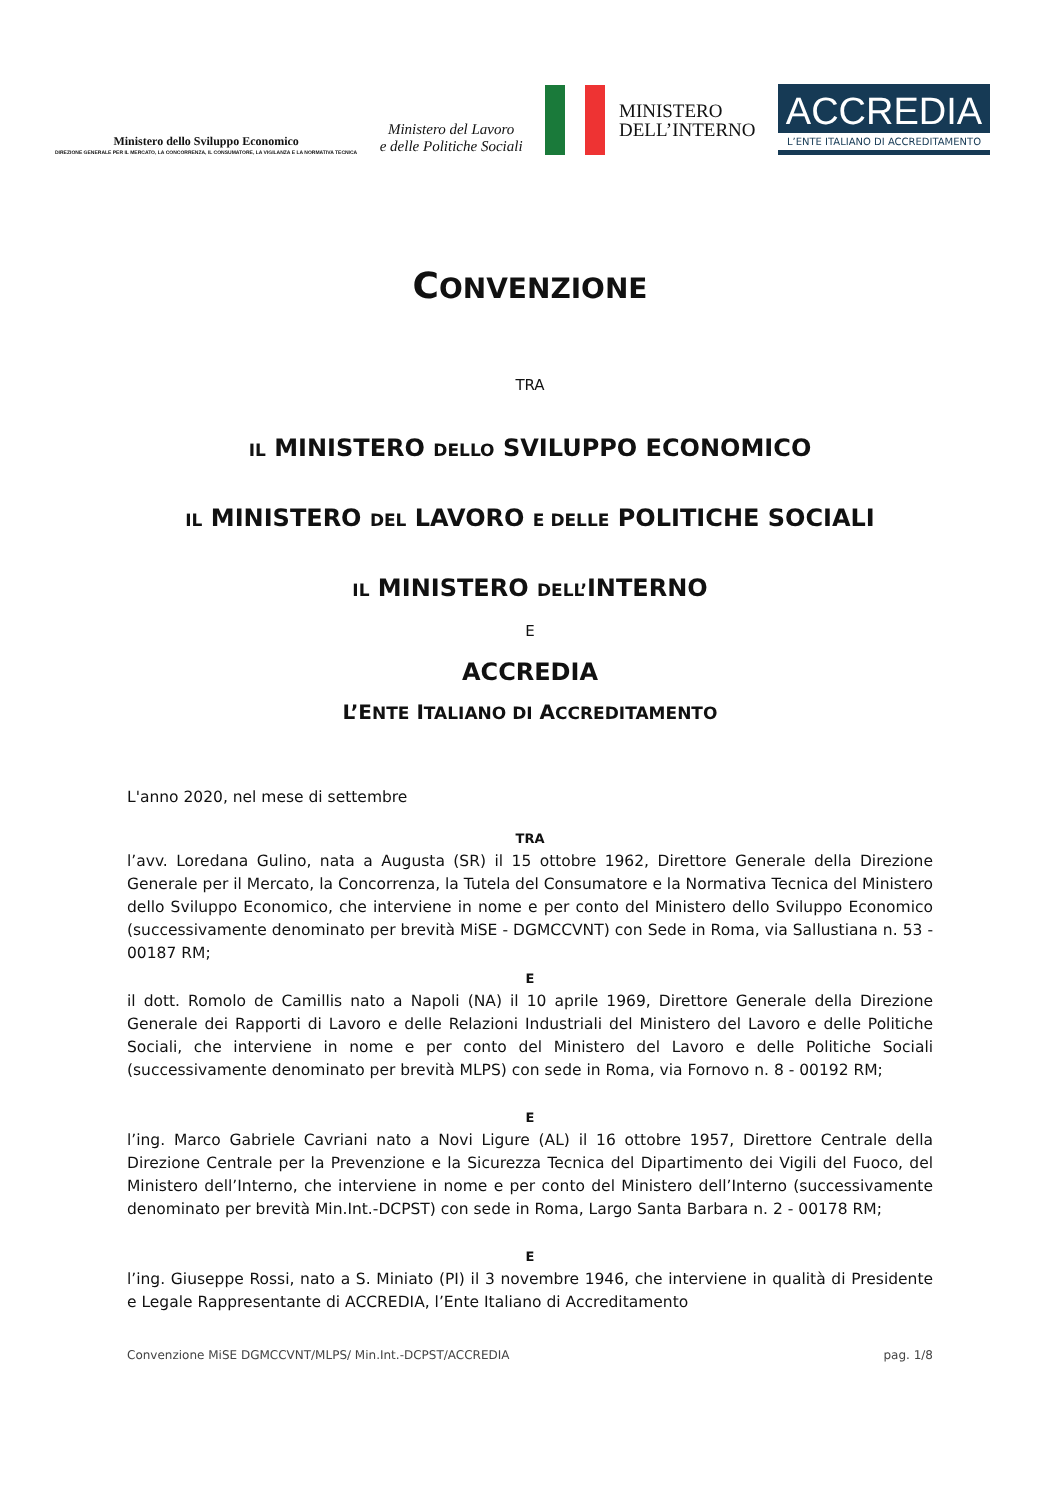Ministero dello Sviluppo Economico
DIREZIONE GENERALE PER IL MERCATO, LA CONCORRENZA, IL CONSUMATORE, LA VIGILANZA E LA NORMATIVA TECNICA
Ministero del Lavoro
e delle Politiche Sociali
MINISTERO
DELL’INTERNO
ACCREDIA
L’ENTE ITALIANO DI ACCREDITAMENTO
CONVENZIONE
TRA
IL MINISTERO DELLO SVILUPPO ECONOMICO
IL MINISTERO DEL LAVORO E DELLE POLITICHE SOCIALI
IL MINISTERO DELL’INTERNO
E
ACCREDIA
L’ENTE ITALIANO DI ACCREDITAMENTO
L'anno 2020, nel mese di settembre
TRA
l’avv. Loredana Gulino, nata a Augusta (SR) il 15 ottobre 1962, Direttore Generale della Direzione Generale per il Mercato, la Concorrenza, la Tutela del Consumatore e la Normativa Tecnica del Ministero dello Sviluppo Economico, che interviene in nome e per conto del Ministero dello Sviluppo Economico (successivamente denominato per brevità MiSE - DGMCCVNT) con Sede in Roma, via Sallustiana n. 53 - 00187 RM;
E
il dott. Romolo de Camillis nato a Napoli (NA) il 10 aprile 1969, Direttore Generale della Direzione Generale dei Rapporti di Lavoro e delle Relazioni Industriali del Ministero del Lavoro e delle Politiche Sociali, che interviene in nome e per conto del Ministero del Lavoro e delle Politiche Sociali (successivamente denominato per brevità MLPS) con sede in Roma, via Fornovo n. 8 - 00192 RM;
E
l’ing. Marco Gabriele Cavriani nato a Novi Ligure (AL) il 16 ottobre 1957, Direttore Centrale della Direzione Centrale per la Prevenzione e la Sicurezza Tecnica del Dipartimento dei Vigili del Fuoco, del Ministero dell’Interno, che interviene in nome e per conto del Ministero dell’Interno (successivamente denominato per brevità Min.Int.-DCPST) con sede in Roma, Largo Santa Barbara n. 2 - 00178 RM;
E
l’ing. Giuseppe Rossi, nato a S. Miniato (PI) il 3 novembre 1946, che interviene in qualità di Presidente e Legale Rappresentante di ACCREDIA, l’Ente Italiano di Accreditamento
Convenzione MiSE DGMCCVNT/MLPS/ Min.Int.-DCPST/ACCREDIA pag. 1/8